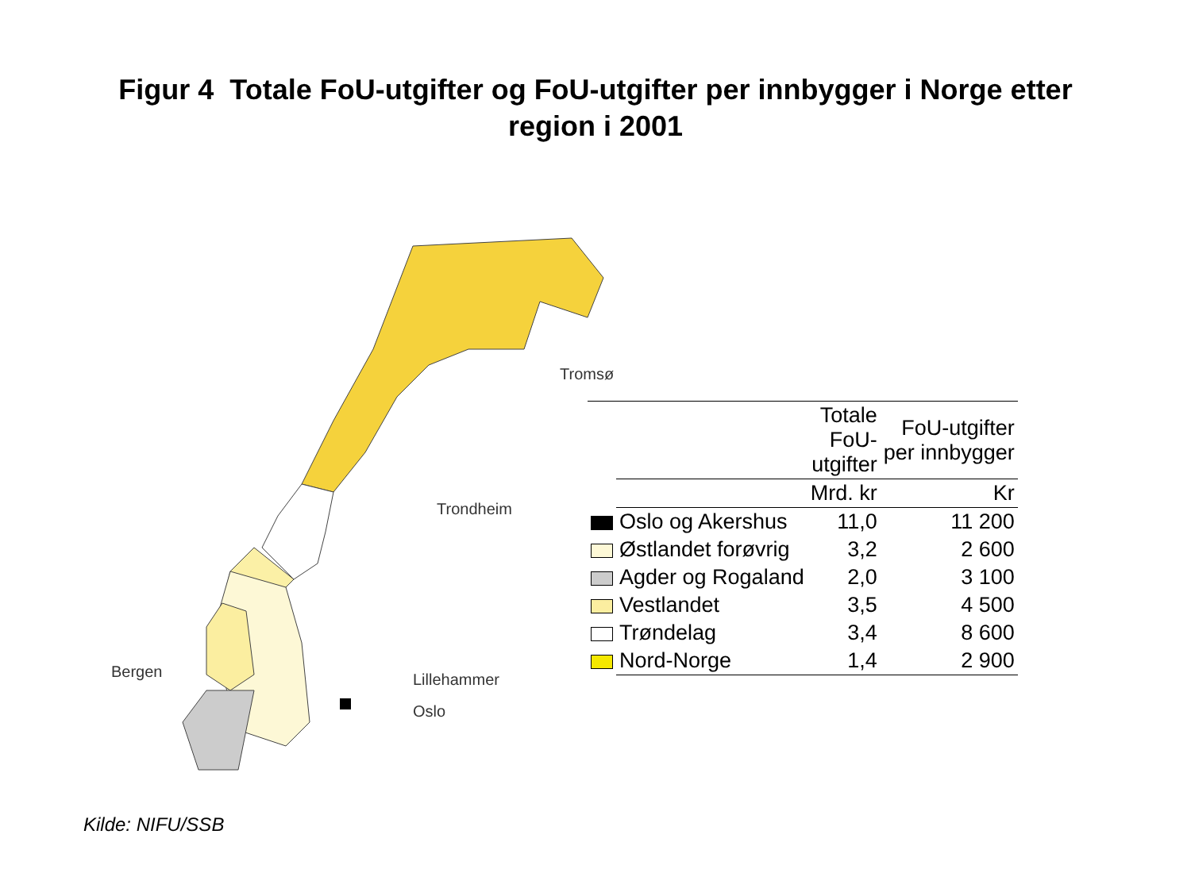Figur 4 Totale FoU-utgifter og FoU-utgifter per innbygger i Norge etter region i 2001
Tromsø
Trondheim
Bergen Lillehammer
Oslo
| | | Totale FoU- utgifter | FoU-utgifter per innbygger |
| --- | --- | --- | --- |
| | | Mrd. kr | Kr |
| | Oslo og Akershus | 11,0 | 11 200 |
| | Østlandet forøvrig | 3,2 | 2 600 |
| | Agder og Rogaland | 2,0 | 3 100 |
| | Vestlandet | 3,5 | 4 500 |
| | Trøndelag | 3,4 | 8 600 |
| | Nord-Norge | 1,4 | 2 900 |
Kilde: NIFU/SSB